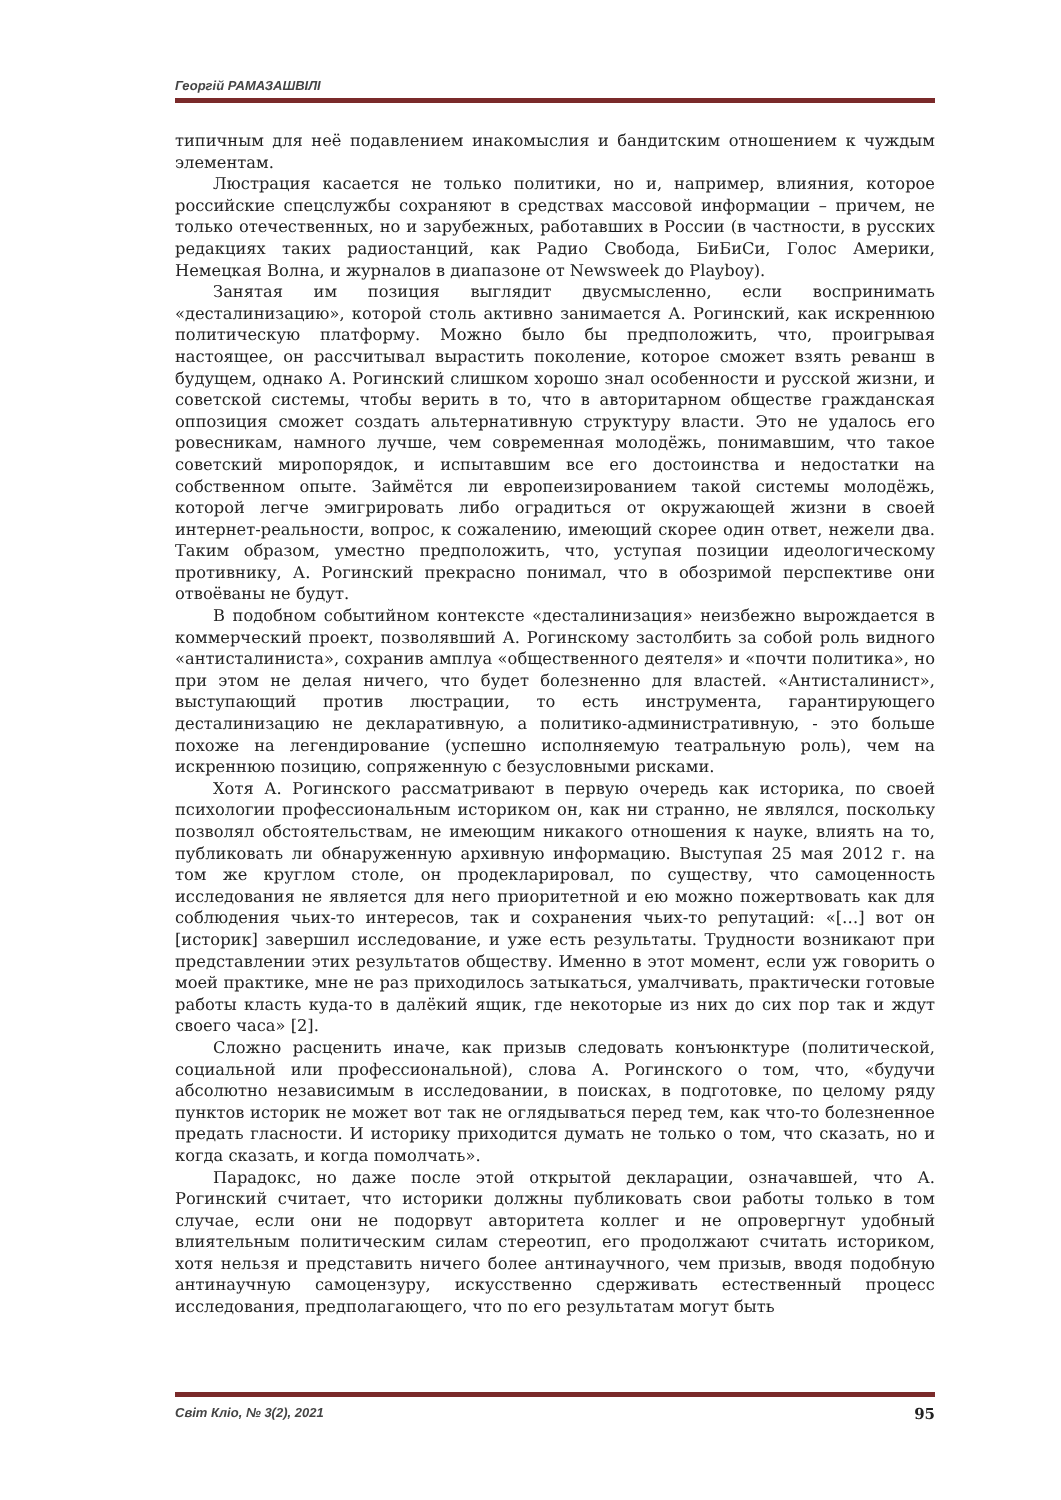Георгій РАМАЗАШВІЛІ
типичным для неё подавлением инакомыслия и бандитским отношением к чуждым элементам.
Люстрация касается не только политики, но и, например, влияния, которое российские спецслужбы сохраняют в средствах массовой информации – причем, не только отечественных, но и зарубежных, работавших в России (в частности, в русских редакциях таких радиостанций, как Радио Свобода, БиБиСи, Голос Америки, Немецкая Волна, и журналов в диапазоне от Newsweek до Playboy).
Занятая им позиция выглядит двусмысленно, если воспринимать «десталинизацию», которой столь активно занимается А. Рогинский, как искреннюю политическую платформу. Можно было бы предположить, что, проигрывая настоящее, он рассчитывал вырастить поколение, которое сможет взять реванш в будущем, однако А. Рогинский слишком хорошо знал особенности и русской жизни, и советской системы, чтобы верить в то, что в авторитарном обществе гражданская оппозиция сможет создать альтернативную структуру власти. Это не удалось его ровесникам, намного лучше, чем современная молодёжь, понимавшим, что такое советский миропорядок, и испытавшим все его достоинства и недостатки на собственном опыте. Займётся ли европеизированием такой системы молодёжь, которой легче эмигрировать либо оградиться от окружающей жизни в своей интернет-реальности, вопрос, к сожалению, имеющий скорее один ответ, нежели два. Таким образом, уместно предположить, что, уступая позиции идеологическому противнику, А. Рогинский прекрасно понимал, что в обозримой перспективе они отвоёваны не будут.
В подобном событийном контексте «десталинизация» неизбежно вырождается в коммерческий проект, позволявший А. Рогинскому застолбить за собой роль видного «антисталиниста», сохранив амплуа «общественного деятеля» и «почти политика», но при этом не делая ничего, что будет болезненно для властей. «Антисталинист», выступающий против люстрации, то есть инструмента, гарантирующего десталинизацию не декларативную, а политико-административную, - это больше похоже на легендирование (успешно исполняемую театральную роль), чем на искреннюю позицию, сопряженную с безусловными рисками.
Хотя А. Рогинского рассматривают в первую очередь как историка, по своей психологии профессиональным историком он, как ни странно, не являлся, поскольку позволял обстоятельствам, не имеющим никакого отношения к науке, влиять на то, публиковать ли обнаруженную архивную информацию. Выступая 25 мая 2012 г. на том же круглом столе, он продекларировал, по существу, что самоценность исследования не является для него приоритетной и ею можно пожертвовать как для соблюдения чьих-то интересов, так и сохранения чьих-то репутаций: «[…] вот он [историк] завершил исследование, и уже есть результаты. Трудности возникают при представлении этих результатов обществу. Именно в этот момент, если уж говорить о моей практике, мне не раз приходилось затыкаться, умалчивать, практически готовые работы класть куда-то в далёкий ящик, где некоторые из них до сих пор так и ждут своего часа» [2].
Сложно расценить иначе, как призыв следовать конъюнктуре (политической, социальной или профессиональной), слова А. Рогинского о том, что, «будучи абсолютно независимым в исследовании, в поисках, в подготовке, по целому ряду пунктов историк не может вот так не оглядываться перед тем, как что-то болезненное предать гласности. И историку приходится думать не только о том, что сказать, но и когда сказать, и когда помолчать».
Парадокс, но даже после этой открытой декларации, означавшей, что А. Рогинский считает, что историки должны публиковать свои работы только в том случае, если они не подорвут авторитета коллег и не опровергнут удобный влиятельным политическим силам стереотип, его продолжают считать историком, хотя нельзя и представить ничего более антинаучного, чем призыв, вводя подобную антинаучную самоцензуру, искусственно сдерживать естественный процесс исследования, предполагающего, что по его результатам могут быть
Світ Кліо, № 3(2), 2021 95